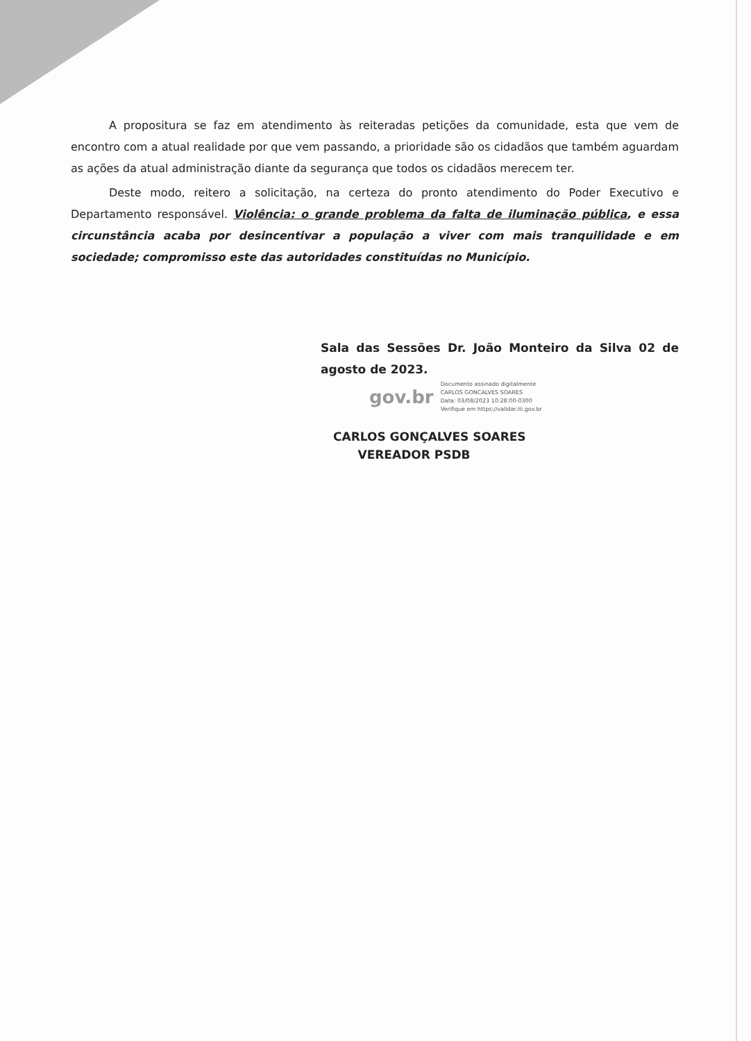A propositura se faz em atendimento às reiteradas petições da comunidade, esta que vem de encontro com a atual realidade por que vem passando, a prioridade são os cidadãos que também aguardam as ações da atual administração diante da segurança que todos os cidadãos merecem ter.
Deste modo, reitero a solicitação, na certeza do pronto atendimento do Poder Executivo e Departamento responsável. Violência: o grande problema da falta de iluminação pública, e essa circunstância acaba por desincentivar a população a viver com mais tranquilidade e em sociedade; compromisso este das autoridades constituídas no Município.
Sala das Sessões Dr. João Monteiro da Silva 02 de agosto de 2023.
gov.br
Documento assinado digitalmente
CARLOS GONCALVES SOARES
Data: 03/08/2023 10:28:00-0300
Verifique em https://validar.iti.gov.br
CARLOS GONÇALVES SOARES
VEREADOR PSDB